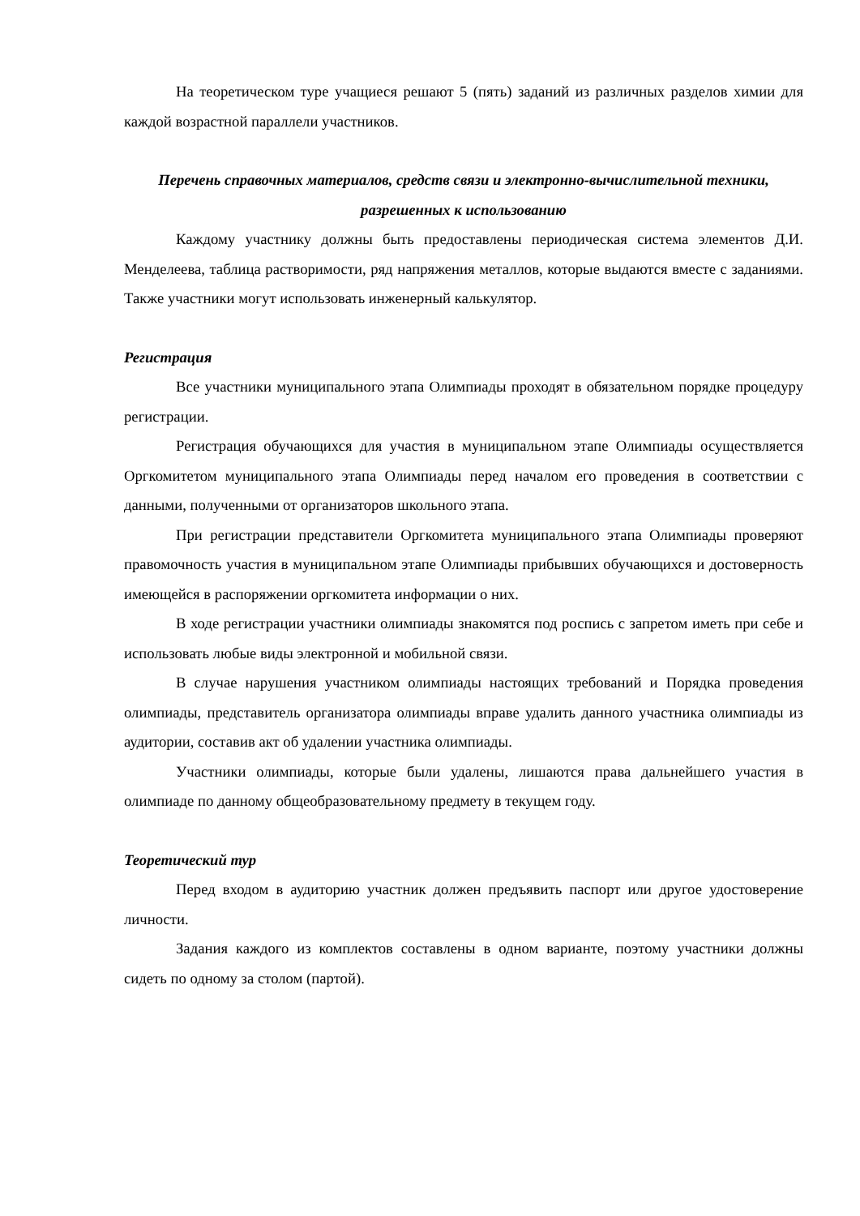На теоретическом туре учащиеся решают 5 (пять) заданий из различных разделов химии для каждой возрастной параллели участников.
Перечень справочных материалов, средств связи и электронно-вычислительной техники, разрешенных к использованию
Каждому участнику должны быть предоставлены периодическая система элементов Д.И. Менделеева, таблица растворимости, ряд напряжения металлов, которые выдаются вместе с заданиями. Также участники могут использовать инженерный калькулятор.
Регистрация
Все участники муниципального этапа Олимпиады проходят в обязательном порядке процедуру регистрации.
Регистрация обучающихся для участия в муниципальном этапе Олимпиады осуществляется Оргкомитетом муниципального этапа Олимпиады перед началом его проведения в соответствии с данными, полученными от организаторов школьного этапа.
При регистрации представители Оргкомитета муниципального этапа Олимпиады проверяют правомочность участия в муниципальном этапе Олимпиады прибывших обучающихся и достоверность имеющейся в распоряжении оргкомитета информации о них.
В ходе регистрации участники олимпиады знакомятся под роспись с запретом иметь при себе и использовать любые виды электронной и мобильной связи.
В случае нарушения участником олимпиады настоящих требований и Порядка проведения олимпиады, представитель организатора олимпиады вправе удалить данного участника олимпиады из аудитории, составив акт об удалении участника олимпиады.
Участники олимпиады, которые были удалены, лишаются права дальнейшего участия в олимпиаде по данному общеобразовательному предмету в текущем году.
Теоретический тур
Перед входом в аудиторию участник должен предъявить паспорт или другое удостоверение личности.
Задания каждого из комплектов составлены в одном варианте, поэтому участники должны сидеть по одному за столом (партой).